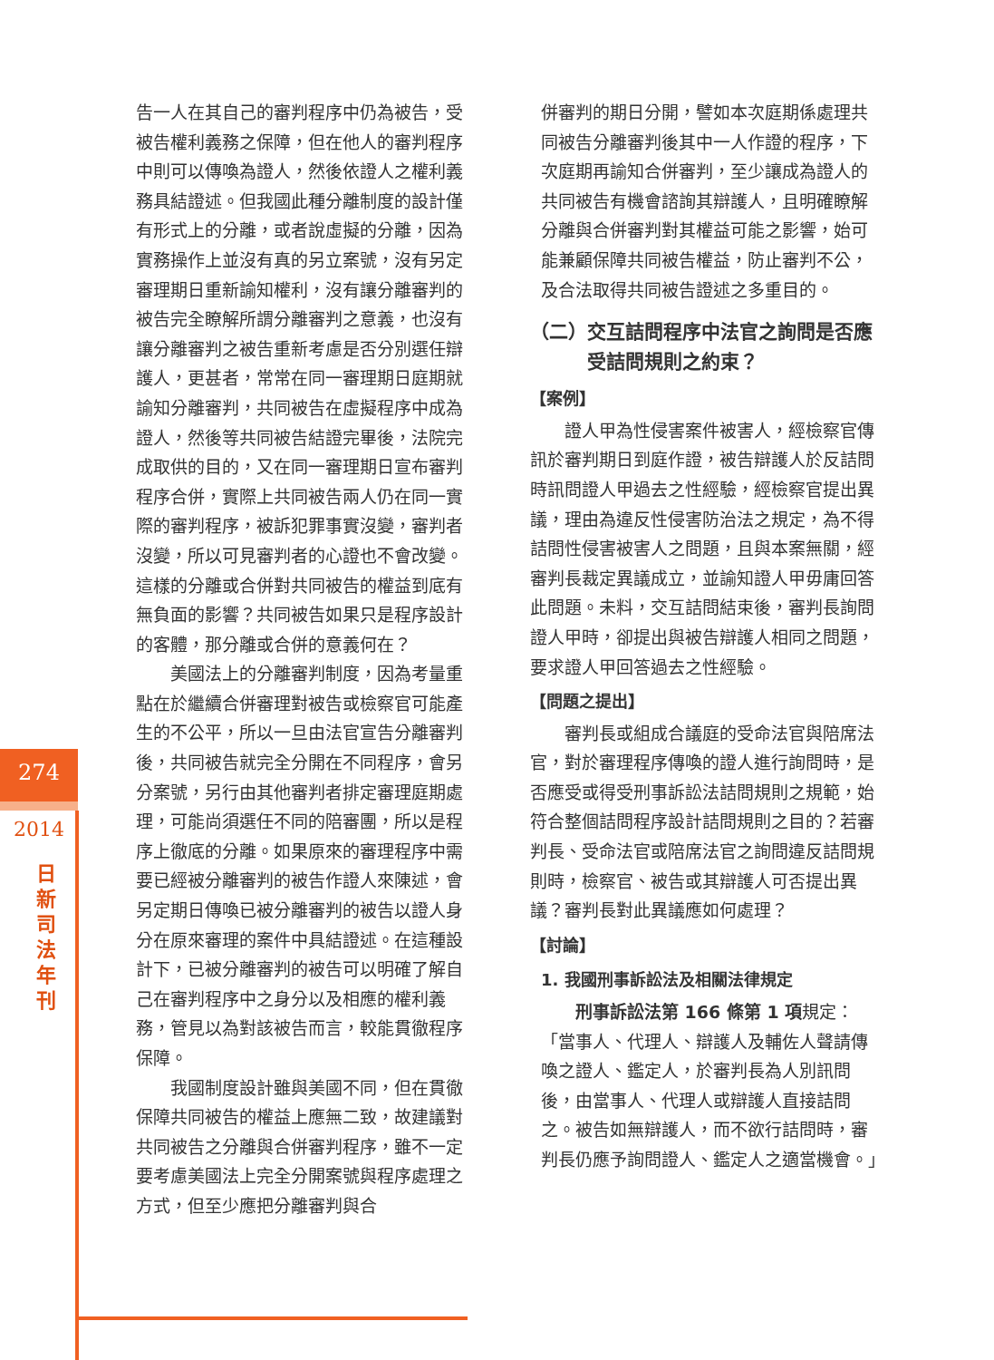274
2014
日 新 司 法 年 刊
告一人在其自己的審判程序中仍為被告，受被告權利義務之保障，但在他人的審判程序中則可以傳喚為證人，然後依證人之權利義務具結證述。但我國此種分離制度的設計僅有形式上的分離，或者說虛擬的分離，因為實務操作上並沒有真的另立案號，沒有另定審理期日重新諭知權利，沒有讓分離審判的被告完全瞭解所謂分離審判之意義，也沒有讓分離審判之被告重新考慮是否分別選任辯護人，更甚者，常常在同一審理期日庭期就諭知分離審判，共同被告在虛擬程序中成為證人，然後等共同被告結證完畢後，法院完成取供的目的，又在同一審理期日宣布審判程序合併，實際上共同被告兩人仍在同一實際的審判程序，被訴犯罪事實沒變，審判者沒變，所以可見審判者的心證也不會改變。這樣的分離或合併對共同被告的權益到底有無負面的影響？共同被告如果只是程序設計的客體，那分離或合併的意義何在？
美國法上的分離審判制度，因為考量重點在於繼續合併審理對被告或檢察官可能產生的不公平，所以一旦由法官宣告分離審判後，共同被告就完全分開在不同程序，會另分案號，另行由其他審判者排定審理庭期處理，可能尚須選任不同的陪審團，所以是程序上徹底的分離。如果原來的審理程序中需要已經被分離審判的被告作證人來陳述，會另定期日傳喚已被分離審判的被告以證人身分在原來審理的案件中具結證述。在這種設計下，已被分離審判的被告可以明確了解自己在審判程序中之身分以及相應的權利義務，管見以為對該被告而言，較能貫徹程序保障。
我國制度設計雖與美國不同，但在貫徹保障共同被告的權益上應無二致，故建議對共同被告之分離與合併審判程序，雖不一定要考慮美國法上完全分開案號與程序處理之方式，但至少應把分離審判與合
併審判的期日分開，譬如本次庭期係處理共同被告分離審判後其中一人作證的程序，下次庭期再諭知合併審判，至少讓成為證人的共同被告有機會諮詢其辯護人，且明確瞭解分離與合併審判對其權益可能之影響，始可能兼顧保障共同被告權益，防止審判不公，及合法取得共同被告證述之多重目的。
（二）交互詰問程序中法官之詢問是否應
　　　受詰問規則之約束？
【案例】
證人甲為性侵害案件被害人，經檢察官傳訊於審判期日到庭作證，被告辯護人於反詰問時訊問證人甲過去之性經驗，經檢察官提出異議，理由為違反性侵害防治法之規定，為不得詰問性侵害被害人之問題，且與本案無關，經審判長裁定異議成立，並諭知證人甲毋庸回答此問題。未料，交互詰問結束後，審判長詢問證人甲時，卻提出與被告辯護人相同之問題，要求證人甲回答過去之性經驗。
【問題之提出】
審判長或組成合議庭的受命法官與陪席法官，對於審理程序傳喚的證人進行詢問時，是否應受或得受刑事訴訟法詰問規則之規範，始符合整個詰問程序設計詰問規則之目的？若審判長、受命法官或陪席法官之詢問違反詰問規則時，檢察官、被告或其辯護人可否提出異議？審判長對此異議應如何處理？
【討論】
1. 我國刑事訴訟法及相關法律規定
刑事訴訟法第 166 條第 1 項規定：「當事人、代理人、辯護人及輔佐人聲請傳喚之證人、鑑定人，於審判長為人別訊問後，由當事人、代理人或辯護人直接詰問之。被告如無辯護人，而不欲行詰問時，審判長仍應予詢問證人、鑑定人之適當機會。」